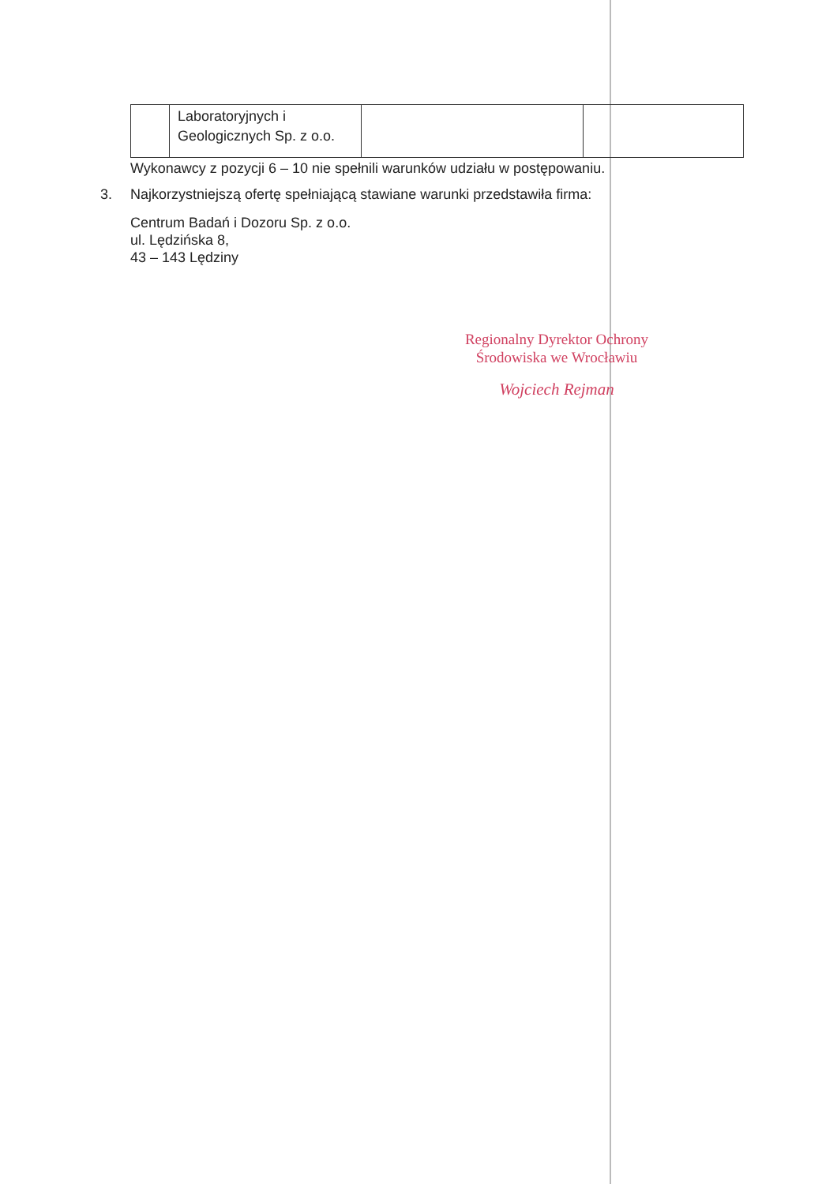| | Laboratoryjnych i Geologicznych Sp. z o.o. | | |
Wykonawcy z pozycji 6 – 10 nie spełnili warunków udziału w postępowaniu.
3. Najkorzystniejszą ofertę spełniającą stawiane warunki przedstawiła firma:
Centrum Badań i Dozoru Sp. z o.o.
ul. Lędzińska 8,
43 – 143 Lędziny
Regionalny Dyrektor Ochrony
Środowiska we Wrocławiu
Wojciech Rejman